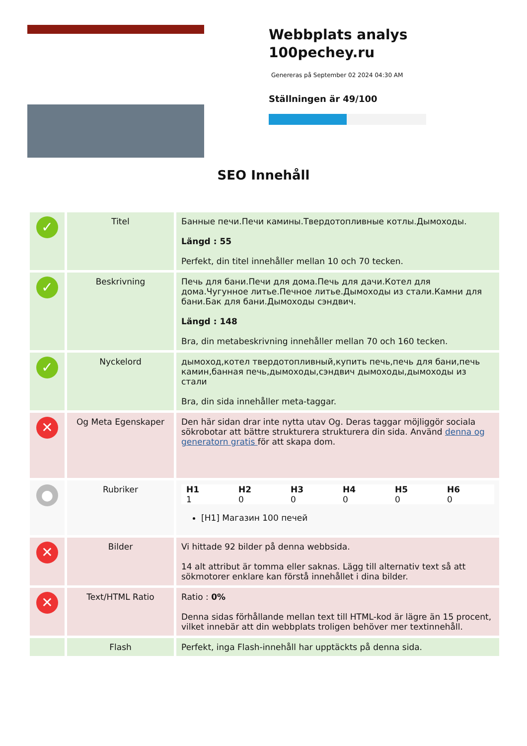Webbplats analys
100pechey.ru
Genereras på September 02 2024 04:30 AM
Ställningen är 49/100
SEO Innehåll
| ✓ | Titel | Банные печи.Печи камины.Твердотопливные котлы.Дымоходы. Längd : 55 Perfekt, din titel innehåller mellan 10 och 70 tecken. |
| ✓ | Beskrivning | Печь для бани.Печи для дома.Печь для дачи.Котел для дома.Чугунное литье.Печное литье.Дымоходы из стали.Камни для бани.Бак для бани.Дымоходы сэндвич. Längd : 148 Bra, din metabeskrivning innehåller mellan 70 och 160 tecken. |
| ✓ | Nyckelord | дымоход,котел твердотопливный,купить печь,печь для бани,печь камин,банная печь,дымоходы,сэндвич дымоходы,дымоходы из стали Bra, din sida innehåller meta-taggar. |
| ✕ | Og Meta Egenskaper | Den här sidan drar inte nytta utav Og. Deras taggar möjliggör sociala sökrobotar att bättre strukturera strukturera din sida. Använd denna og generatorn gratis för att skapa dom. |
| ● | Rubriker | / H1 1 / H2 0 / H3 0 / H4 0 / H5 0 / H6 0 / [H1] Магазин 100 печей |
| ✕ | Bilder | Vi hittade 92 bilder på denna webbsida. 14 alt attribut är tomma eller saknas. Lägg till alternativ text så att sökmotorer enklare kan förstå innehållet i dina bilder. |
| ✕ | Text/HTML Ratio | Ratio : 0% Denna sidas förhållande mellan text till HTML-kod är lägre än 15 procent, vilket innebär att din webbplats troligen behöver mer textinnehåll. |
| | Flash | Perfekt, inga Flash-innehåll har upptäckts på denna sida. |